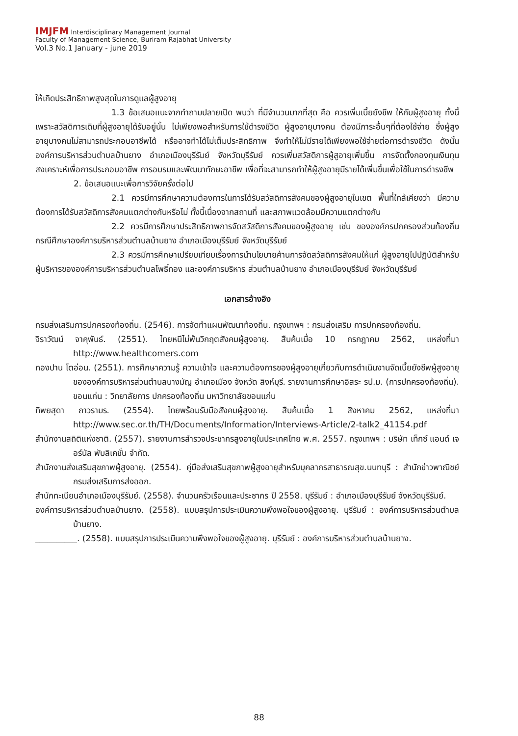IMJFM Interdisciplinary Management Journal
Faculty of Management Science, Buriram Rajabhat University
Vol.3 No.1 January - june 2019
ให้เกิดประสิทธิภาพสูงสุดในการดูแลผู้สูงอายุ
1.3 ข้อเสนอแนะจากทำถามปลายเปิด พบว่า ที่มีจำนวนมากที่สุด คือ ควรเพิ่มเบี้ยยังชีพ ให้กับผู้สูงอายุ ทั้งนี้เพราะสวัสดิการเดิมที่ผู้สูงอายุได้รับอยู่นั้น ไม่เพียงพอสำหรับการใช้ดำรงชีวิต ผู้สูงอายุบางคน ต้องมีภาระอื่นๆที่ต้องใช้จ่าย ซึ่งผู้สูงอายุบางคนไม่สามารถประกอบอาชีพได้ หรืออาจทำได้ไม่เต็มประสิทธิภาพ จึงทำให้ไม่มีรายได้เพียงพอใช้จ่ายต่อการดำรงชีวิต ดังนั้น องค์การบริหารส่วนตำบลบ้านยาง อำเภอเมืองบุรีรัมย์ จังหวัดบุรีรัมย์ ควรเพิ่มสวัสดิการผู้สูอายุเพิ่มขึ้น การจัดตั้งกองทุนเงินทุนสงเคราะห์เพื่อการประกอบอาชีพ การอบรมและพัฒนาทักษะอาชีพ เพื่อที่จะสามารถทำให้ผู้สูงอายุมีรายได้เพิ่มขึ้นเพื่อใช้ในการดำรงชีพ
2. ข้อเสนอแนะเพื่อการวิจัยครั้งต่อไป
2.1 ควรมีการศึกษาความต้องการในการได้รับสวัสดิการสังคมของผู้สูงอายุในเขต พื้นที่ใกล้เคียงว่า มีความต้องการได้รับสวัสดิการสังคมแตกต่างกันหรือไม่ ทั้งนี้เนื่องจากสถานที่ และสภาพแวดล้อมมีความแตกต่างกัน
2.2 ควรมีการศึกษาประสิทธิภาพการจัดสวัสดิการสังคมของผู้สูงอายุ เช่น ขององค์กรปกครองส่วนท้องถิ่น กรณีศึกษาองค์การบริหารส่วนตำบลบ้านยาง อำเภอเมืองบุรีรัมย์ จังหวัดบุรีรัมย์
2.3 ควรมีการศึกษาเปรียบเทียบเรื่องการนำนโยบายค้านการจัดสวัสดิการสังคมให้แก่ ผู้สูงอายุไปปฏิบัติสำหรับผู้บริหารขององค์การบริหารส่วนตำบลโพธิ์ทอง และองค์การบริหาร ส่วนตำบลบ้านยาง อำเภอเมืองบุรีรัมย์ จังหวัดบุรีรัมย์
เอกสารอ้างอิง
กรมส่งเสริมการปกครองท้องถิ่น. (2546). การจัดทำแผนพัฒนาท้องถิ่น. กรุงเทพฯ : กรมส่งเสริม การปกครองท้องถิ่น.
จิราวัฒน์ จาคุพันธ์. (2551). ไทยหนีไม่พ้นวิกฤตสังคมผู้สูงอายุ. สืบค้นเมื่อ 10 กรกฎาคม 2562, แหล่งที่มา http://www.healthcomers.com
ทองปาน โตอ่อน. (2551). การศึกษาความรู้ ความเข้าใจ และความต้องการของผู้สูงอายุเกี่ยวกับการดำเนินงานจัดเบี้ยยังชีพผู้สูงอายุขององค์การบริหารส่วนตำบลบางมัญ อำเภอเมือง จังหวัด สิงห์บุรี. รายงานการศึกษาอิสระ รป.ม. (การปกครองท้องถิ่น). ขอนแก่น : วิทยาลัยการ ปกครองท้องถิ่น มหาวิทยาลัยขอนแก่น
ทิพยสุดา ถาวรามร. (2554). ไทยพร้อมรับมือสังคมผู้สูงอายุ. สืบค้นเมื่อ 1 สิงหาคม 2562, แหล่งที่มา http://www.sec.or.th/TH/Documents/Information/Interviews-Article/2-talk2_41154.pdf
สำนักงานสถิติแห่งชาติ. (2557). รายงานการสำรวจประชากรสูงอายุในประเทศไทย พ.ศ. 2557. กรุงเทพฯ : บริษัท เท็กซ์ แอนด์ เจอร์นัล พับลิเคชั่น จำกัด.
สำนักงานส่งเสริมสุขภาพผู้สูงอายุ. (2554). คู่มือส่งเสริมสุขภาพผู้สูงอายุสำหรับบุคลากรสาธารณสุข.นนทบุรี : สำนักข่าวพาณิชย์ กรมส่งเสริมการส่งออก.
สำนักทะเบียนอำเภอเมืองบุรีรัมย์. (2558). จำนวนครัวเรือนและประชากร ปี 2558. บุรีรัมย์ : อำเภอเมืองบุรีรัมย์ จังหวัดบุรีรัมย์.
องค์การบริหารส่วนตำบลบ้านยาง. (2558). แบบสรุปการประเมินความพึงพอใจของผู้สูงอายุ. บุรีรัมย์ : องค์การบริหารส่วนตำบลบ้านยาง.
__________. (2558). แบบสรุปการประเมินความพึงพอใจของผู้สูงอายุ. บุรีรัมย์ : องค์การบริหารส่วนตำบลบ้านยาง.
88